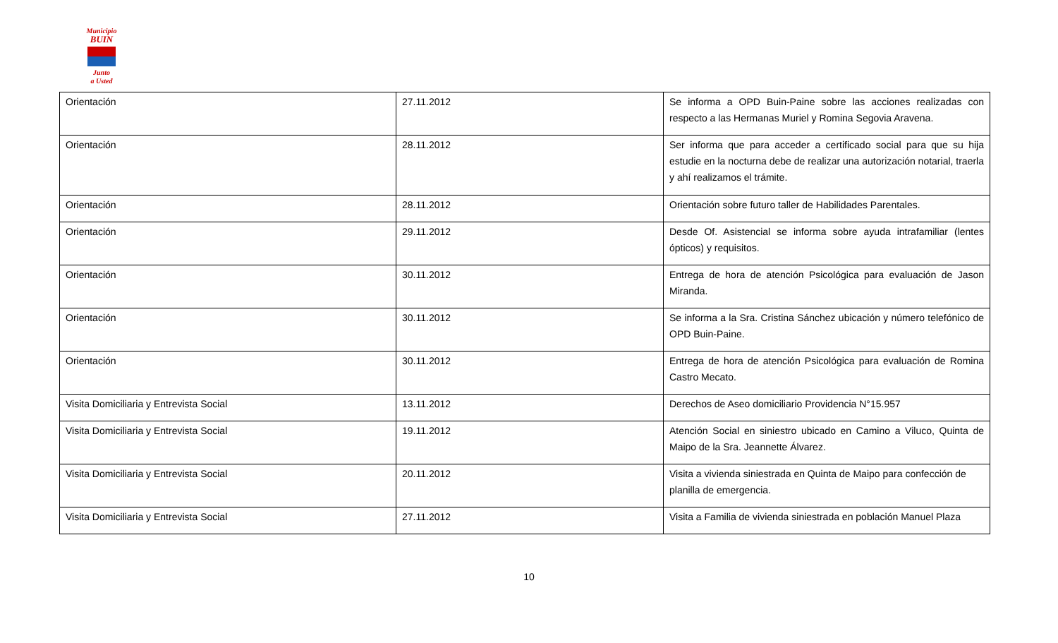Municipio
BUIN
Junto
a Usted
| Orientación | 27.11.2012 | Se informa a OPD Buin-Paine sobre las acciones realizadas con respecto a las Hermanas Muriel y Romina Segovia Aravena. |
| Orientación | 28.11.2012 | Ser informa que para acceder a certificado social para que su hija estudie en la nocturna debe de realizar una autorización notarial, traerla y ahí realizamos el trámite. |
| Orientación | 28.11.2012 | Orientación sobre futuro taller de Habilidades Parentales. |
| Orientación | 29.11.2012 | Desde Of. Asistencial se informa sobre ayuda intrafamiliar (lentes ópticos) y requisitos. |
| Orientación | 30.11.2012 | Entrega de hora de atención Psicológica para evaluación de Jason Miranda. |
| Orientación | 30.11.2012 | Se informa a la Sra. Cristina Sánchez ubicación y número telefónico de OPD Buin-Paine. |
| Orientación | 30.11.2012 | Entrega de hora de atención Psicológica para evaluación de Romina Castro Mecato. |
| Visita Domiciliaria y Entrevista Social | 13.11.2012 | Derechos de Aseo domiciliario Providencia N°15.957 |
| Visita Domiciliaria y Entrevista Social | 19.11.2012 | Atención Social en siniestro ubicado en Camino a Viluco, Quinta de Maipo de la Sra. Jeannette Álvarez. |
| Visita Domiciliaria y Entrevista Social | 20.11.2012 | Visita a vivienda siniestrada en Quinta de Maipo para confección de planilla de emergencia. |
| Visita Domiciliaria y Entrevista Social | 27.11.2012 | Visita a Familia de vivienda siniestrada en población Manuel Plaza |
10